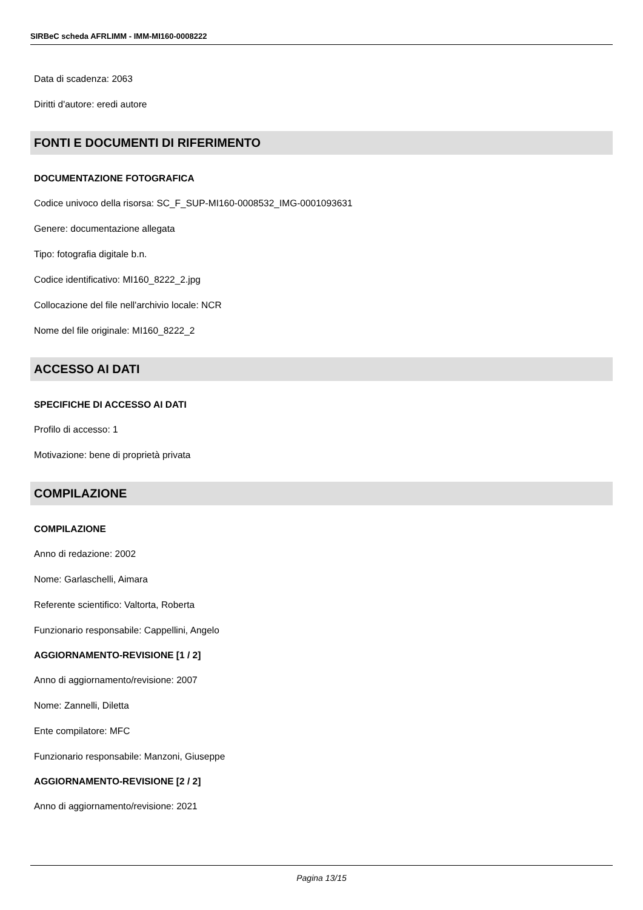SIRBeC scheda AFRLIMM - IMM-MI160-0008222
Data di scadenza: 2063
Diritti d'autore: eredi autore
FONTI E DOCUMENTI DI RIFERIMENTO
DOCUMENTAZIONE FOTOGRAFICA
Codice univoco della risorsa: SC_F_SUP-MI160-0008532_IMG-0001093631
Genere: documentazione allegata
Tipo: fotografia digitale b.n.
Codice identificativo: MI160_8222_2.jpg
Collocazione del file nell'archivio locale: NCR
Nome del file originale: MI160_8222_2
ACCESSO AI DATI
SPECIFICHE DI ACCESSO AI DATI
Profilo di accesso: 1
Motivazione: bene di proprietà privata
COMPILAZIONE
COMPILAZIONE
Anno di redazione: 2002
Nome: Garlaschelli, Aimara
Referente scientifico: Valtorta, Roberta
Funzionario responsabile: Cappellini, Angelo
AGGIORNAMENTO-REVISIONE [1 / 2]
Anno di aggiornamento/revisione: 2007
Nome: Zannelli, Diletta
Ente compilatore: MFC
Funzionario responsabile: Manzoni, Giuseppe
AGGIORNAMENTO-REVISIONE [2 / 2]
Anno di aggiornamento/revisione: 2021
Pagina 13/15